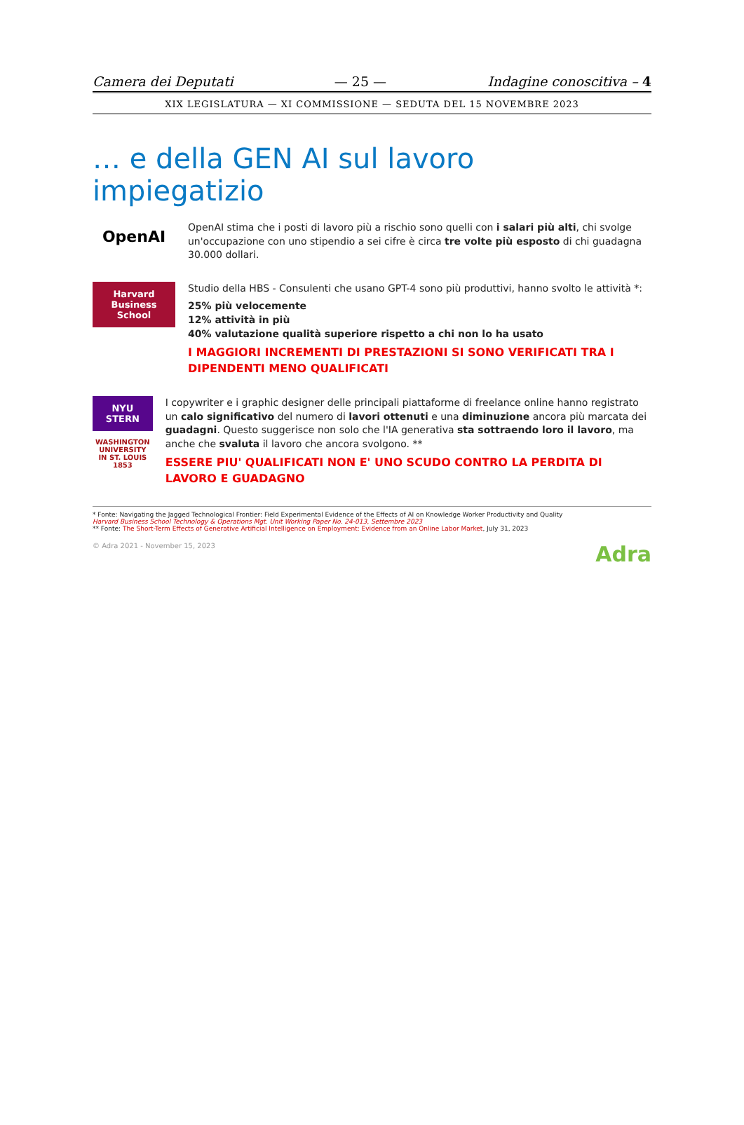Camera dei Deputati — 25 — Indagine conoscitiva – 4
XIX LEGISLATURA — XI COMMISSIONE — SEDUTA DEL 15 NOVEMBRE 2023
… e della GEN AI sul lavoro impiegatizio
OpenAI
OpenAI stima che i posti di lavoro più a rischio sono quelli con i salari più alti, chi svolge un'occupazione con uno stipendio a sei cifre è circa tre volte più esposto di chi guadagna 30.000 dollari.
Harvard Business School
Studio della HBS - Consulenti che usano GPT-4 sono più produttivi, hanno svolto le attività *:
25% più velocemente
12% attività in più
40% valutazione qualità superiore rispetto a chi non lo ha usato
I MAGGIORI INCREMENTI DI PRESTAZIONI SI SONO VERIFICATI TRA I DIPENDENTI MENO QUALIFICATI
NYU STERN
WASHINGTON UNIVERSITY IN ST. LOUIS 1853
I copywriter e i graphic designer delle principali piattaforme di freelance online hanno registrato un calo significativo del numero di lavori ottenuti e una diminuzione ancora più marcata dei guadagni. Questo suggerisce non solo che l'IA generativa sta sottraendo loro il lavoro, ma anche che svaluta il lavoro che ancora svolgono. **
ESSERE PIU' QUALIFICATI NON E' UNO SCUDO CONTRO LA PERDITA DI LAVORO E GUADAGNO
* Fonte: Navigating the Jagged Technological Frontier: Field Experimental Evidence of the Effects of AI on Knowledge Worker Productivity and Quality
Harvard Business School Technology & Operations Mgt. Unit Working Paper No. 24-013, Settembre 2023
** Fonte: The Short-Term Effects of Generative Artificial Intelligence on Employment: Evidence from an Online Labor Market, July 31, 2023
© Adra 2021 - November 15, 2023 Adra